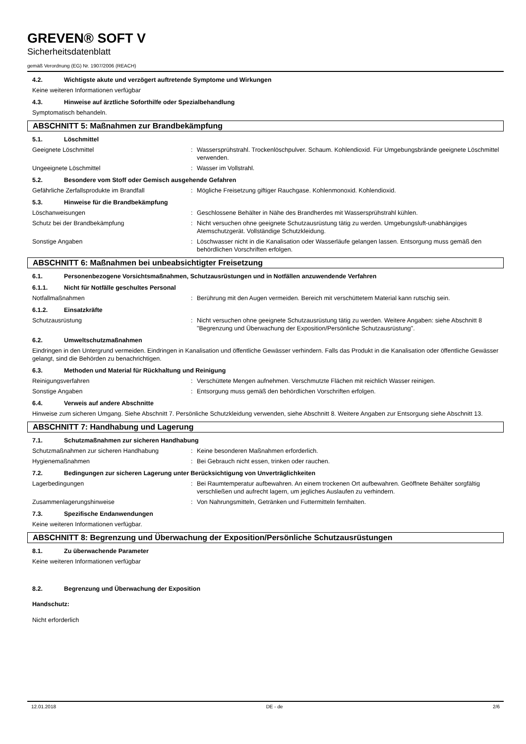GREVEN® SOFT V
Sicherheitsdatenblatt
gemäß Verordnung (EG) Nr. 1907/2006 (REACH)
4.2. Wichtigste akute und verzögert auftretende Symptome und Wirkungen
Keine weiteren Informationen verfügbar
4.3. Hinweise auf ärztliche Soforthilfe oder Spezialbehandlung
Symptomatisch behandeln.
ABSCHNITT 5: Maßnahmen zur Brandbekämpfung
5.1. Löschmittel
Geeignete Löschmittel : Wassersprühstrahl. Trockenlöschpulver. Schaum. Kohlendioxid. Für Umgebungsbrände geeignete Löschmittel verwenden.
Ungeeignete Löschmittel : Wasser im Vollstrahl.
5.2. Besondere vom Stoff oder Gemisch ausgehende Gefahren
Gefährliche Zerfallsprodukte im Brandfall : Mögliche Freisetzung giftiger Rauchgase. Kohlenmonoxid. Kohlendioxid.
5.3. Hinweise für die Brandbekämpfung
Löschanweisungen : Geschlossene Behälter in Nähe des Brandherdes mit Wassersprühstrahl kühlen.
Schutz bei der Brandbekämpfung : Nicht versuchen ohne geeignete Schutzausrüstung tätig zu werden. Umgebungsluft-unabhängiges Atemschutzgerät. Vollständige Schutzkleidung.
Sonstige Angaben : Löschwasser nicht in die Kanalisation oder Wasserläufe gelangen lassen. Entsorgung muss gemäß den behördlichen Vorschriften erfolgen.
ABSCHNITT 6: Maßnahmen bei unbeabsichtigter Freisetzung
6.1. Personenbezogene Vorsichtsmaßnahmen, Schutzausrüstungen und in Notfällen anzuwendende Verfahren
6.1.1. Nicht für Notfälle geschultes Personal
Notfallmaßnahmen : Berührung mit den Augen vermeiden. Bereich mit verschüttetem Material kann rutschig sein.
6.1.2. Einsatzkräfte
Schutzausrüstung : Nicht versuchen ohne geeignete Schutzausrüstung tätig zu werden. Weitere Angaben: siehe Abschnitt 8 "Begrenzung und Überwachung der Exposition/Persönliche Schutzausrüstung".
6.2. Umweltschutzmaßnahmen
Eindringen in den Untergrund vermeiden. Eindringen in Kanalisation und öffentliche Gewässer verhindern. Falls das Produkt in die Kanalisation oder öffentliche Gewässer gelangt, sind die Behörden zu benachrichtigen.
6.3. Methoden und Material für Rückhaltung und Reinigung
Reinigungsverfahren : Verschüttete Mengen aufnehmen. Verschmutzte Flächen mit reichlich Wasser reinigen.
Sonstige Angaben : Entsorgung muss gemäß den behördlichen Vorschriften erfolgen.
6.4. Verweis auf andere Abschnitte
Hinweise zum sicheren Umgang. Siehe Abschnitt 7. Persönliche Schutzkleidung verwenden, siehe Abschnitt 8. Weitere Angaben zur Entsorgung siehe Abschnitt 13.
ABSCHNITT 7: Handhabung und Lagerung
7.1. Schutzmaßnahmen zur sicheren Handhabung
Schutzmaßnahmen zur sicheren Handhabung : Keine besonderen Maßnahmen erforderlich.
Hygienemaßnahmen : Bei Gebrauch nicht essen, trinken oder rauchen.
7.2. Bedingungen zur sicheren Lagerung unter Berücksichtigung von Unverträglichkeiten
Lagerbedingungen : Bei Raumtemperatur aufbewahren. An einem trockenen Ort aufbewahren. Geöffnete Behälter sorgfältig verschließen und aufrecht lagern, um jegliches Auslaufen zu verhindern.
Zusammenlagerungshinweise : Von Nahrungsmitteln, Getränken und Futtermitteln fernhalten.
7.3. Spezifische Endanwendungen
Keine weiteren Informationen verfügbar.
ABSCHNITT 8: Begrenzung und Überwachung der Exposition/Persönliche Schutzausrüstungen
8.1. Zu überwachende Parameter
Keine weiteren Informationen verfügbar
8.2. Begrenzung und Überwachung der Exposition
Handschutz:
Nicht erforderlich
12.01.2018 DE - de 2/6